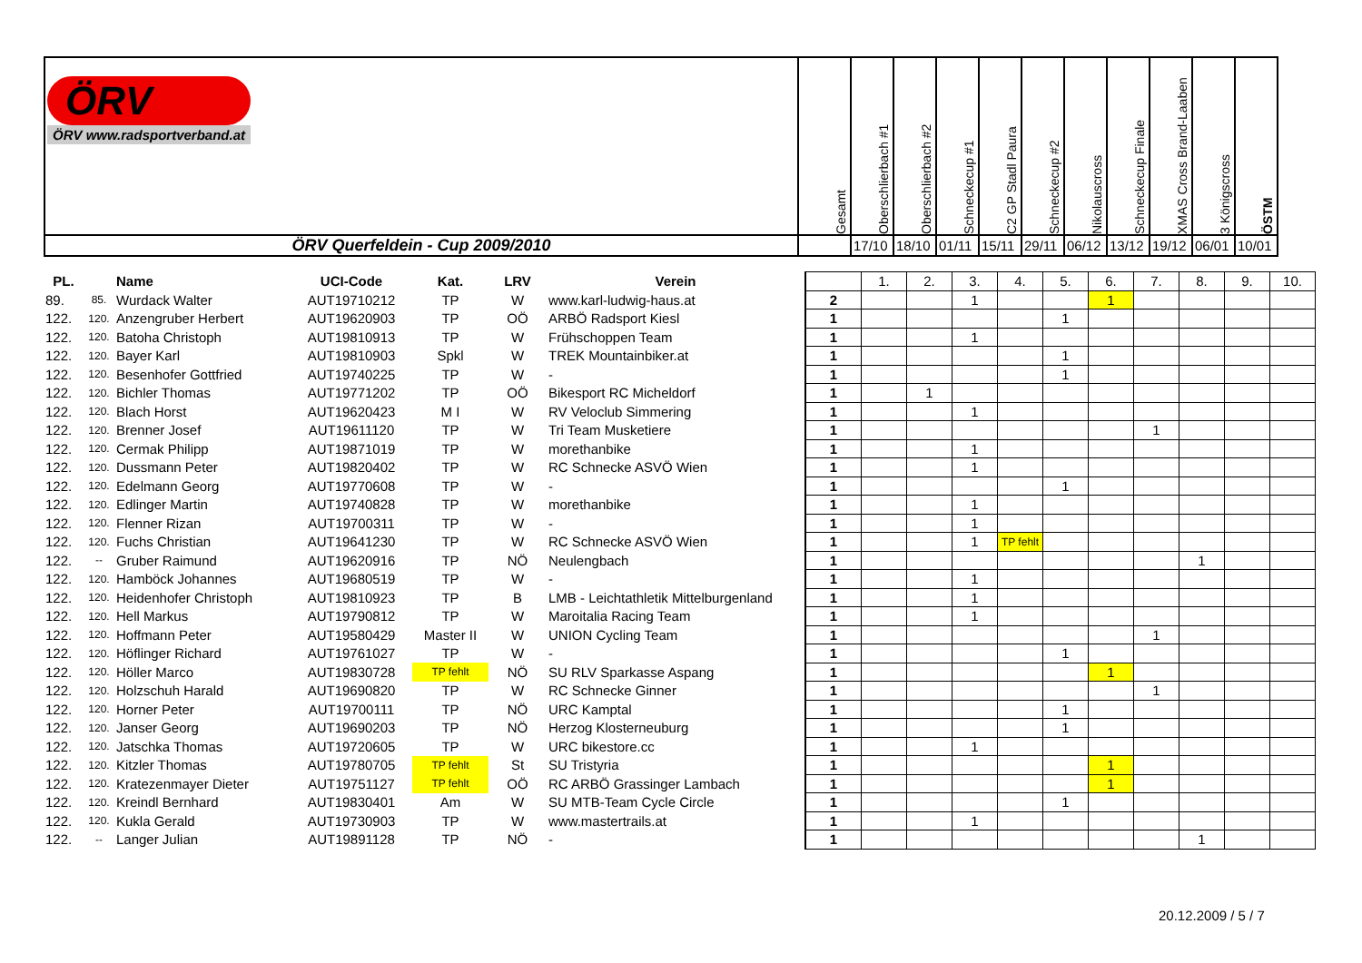| ÖRV ÖRV www.radsportverband.at | Gesamt | Oberschlierbach #1 | Oberschlierbach #2 | Schneckecup #1 | C2 GP Stadl Paura | Schneckecup #2 | Nikolauscross | Schneckecup Finale | XMAS Cross Brand-Laaben | 3 Königscross | ÖSTM |
| ÖRV Querfeldein - Cup 2009/2010 | | 17/10 | 18/10 | 01/11 | 15/11 | 29/11 | 06/12 | 13/12 | 19/12 | 06/01 | 10/01 |
| PL. | | Name | UCI-Code | Kat. | LRV | Verein | | 1. | 2. | 3. | 4. | 5. | 6. | 7. | 8. | 9. | 10. |
| 89. | 85. | Wurdack Walter | AUT19710212 | TP | W | www.karl-ludwig-haus.at | 2 | | | 1 | | | 1 | | | | |
| 122. | 120. | Anzengruber Herbert | AUT19620903 | TP | OÖ | ARBÖ Radsport Kiesl | 1 | | | | | 1 | | | | | |
| 122. | 120. | Batoha Christoph | AUT19810913 | TP | W | Frühschoppen Team | 1 | | | 1 | | | | | | | |
| 122. | 120. | Bayer Karl | AUT19810903 | Spkl | W | TREK Mountainbiker.at | 1 | | | | | 1 | | | | | |
| 122. | 120. | Besenhofer Gottfried | AUT19740225 | TP | W | - | 1 | | | | | 1 | | | | | |
| 122. | 120. | Bichler Thomas | AUT19771202 | TP | OÖ | Bikesport RC Micheldorf | 1 | | 1 | | | | | | | | |
| 122. | 120. | Blach Horst | AUT19620423 | M I | W | RV Veloclub Simmering | 1 | | | 1 | | | | | | | |
| 122. | 120. | Brenner Josef | AUT19611120 | TP | W | Tri Team Musketiere | 1 | | | | | | | 1 | | | |
| 122. | 120. | Cermak Philipp | AUT19871019 | TP | W | morethanbike | 1 | | | 1 | | | | | | | |
| 122. | 120. | Dussmann Peter | AUT19820402 | TP | W | RC Schnecke ASVÖ Wien | 1 | | | 1 | | | | | | | |
| 122. | 120. | Edelmann Georg | AUT19770608 | TP | W | - | 1 | | | | | 1 | | | | | |
| 122. | 120. | Edlinger Martin | AUT19740828 | TP | W | morethanbike | 1 | | | 1 | | | | | | | |
| 122. | 120. | Flenner Rizan | AUT19700311 | TP | W | - | 1 | | | 1 | | | | | | | |
| 122. | 120. | Fuchs Christian | AUT19641230 | TP | W | RC Schnecke ASVÖ Wien | 1 | | | 1 | TP fehlt | | | | | | |
| 122. | -- | Gruber Raimund | AUT19620916 | TP | NÖ | Neulengbach | 1 | | | | | | | | 1 | | |
| 122. | 120. | Hamböck Johannes | AUT19680519 | TP | W | - | 1 | | | 1 | | | | | | | |
| 122. | 120. | Heidenhofer Christoph | AUT19810923 | TP | B | LMB - Leichtathletik Mittelburgenland | 1 | | | 1 | | | | | | | |
| 122. | 120. | Hell Markus | AUT19790812 | TP | W | Maroitalia Racing Team | 1 | | | 1 | | | | | | | |
| 122. | 120. | Hoffmann Peter | AUT19580429 | Master II | W | UNION Cycling Team | 1 | | | | | | | 1 | | | |
| 122. | 120. | Höflinger Richard | AUT19761027 | TP | W | - | 1 | | | | | 1 | | | | | |
| 122. | 120. | Höller Marco | AUT19830728 | TP fehlt | NÖ | SU RLV Sparkasse Aspang | 1 | | | | | | 1 | | | | |
| 122. | 120. | Holzschuh Harald | AUT19690820 | TP | W | RC Schnecke Ginner | 1 | | | | | | | 1 | | | |
| 122. | 120. | Horner Peter | AUT19700111 | TP | NÖ | URC Kamptal | 1 | | | | | 1 | | | | | |
| 122. | 120. | Janser Georg | AUT19690203 | TP | NÖ | Herzog Klosterneuburg | 1 | | | | | 1 | | | | | |
| 122. | 120. | Jatschka Thomas | AUT19720605 | TP | W | URC bikestore.cc | 1 | | | 1 | | | | | | | |
| 122. | 120. | Kitzler Thomas | AUT19780705 | TP fehlt | St | SU Tristyria | 1 | | | | | | 1 | | | | |
| 122. | 120. | Kratezenmayer Dieter | AUT19751127 | TP fehlt | OÖ | RC ARBÖ Grassinger Lambach | 1 | | | | | | 1 | | | | |
| 122. | 120. | Kreindl Bernhard | AUT19830401 | Am | W | SU MTB-Team Cycle Circle | 1 | | | | | 1 | | | | | |
| 122. | 120. | Kukla Gerald | AUT19730903 | TP | W | www.mastertrails.at | 1 | | | 1 | | | | | | | |
| 122. | -- | Langer Julian | AUT19891128 | TP | NÖ | - | 1 | | | | | | | | 1 | | |
20.12.2009 / 5 / 7